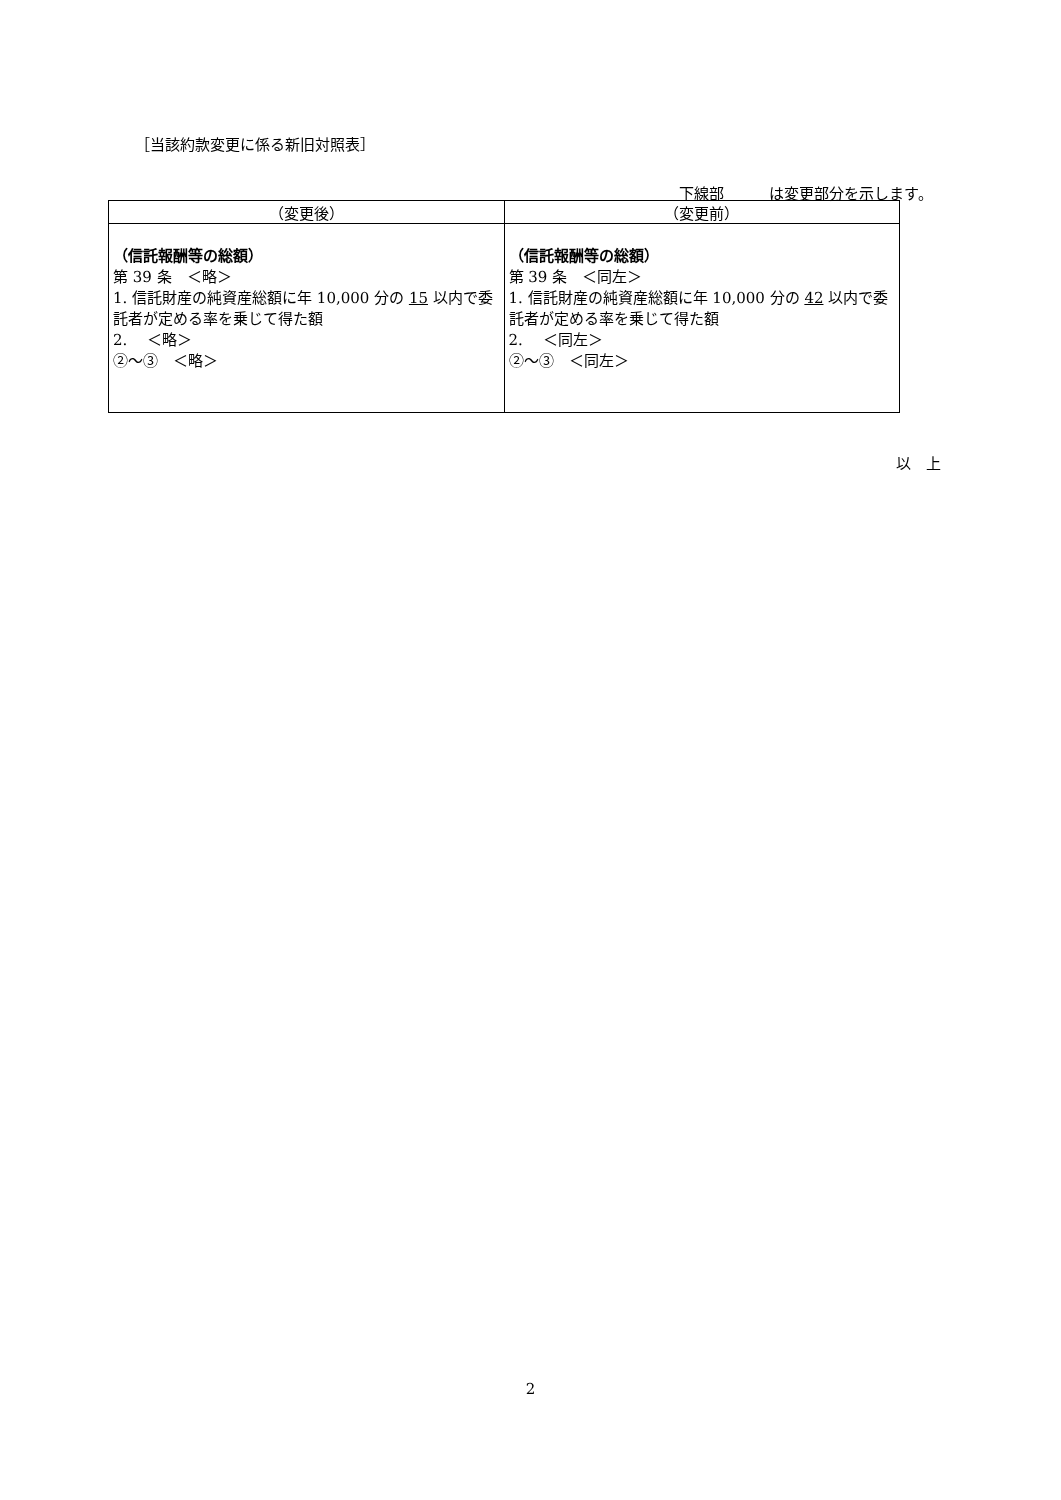［当該約款変更に係る新旧対照表］
下線部　　　 は変更部分を示します。
| （変更後） | （変更前） |
| --- | --- |
| （信託報酬等の総額） 第 39 条 ＜略＞ 1. 信託財産の純資産総額に年 10,000 分の 15 以内で委託者が定める率を乗じて得た額 2. ＜略＞ ②～③ ＜略＞ | （信託報酬等の総額） 第 39 条 ＜同左＞ 1. 信託財産の純資産総額に年 10,000 分の 42 以内で委託者が定める率を乗じて得た額 2. ＜同左＞ ②～③ ＜同左＞ |
以　上
2